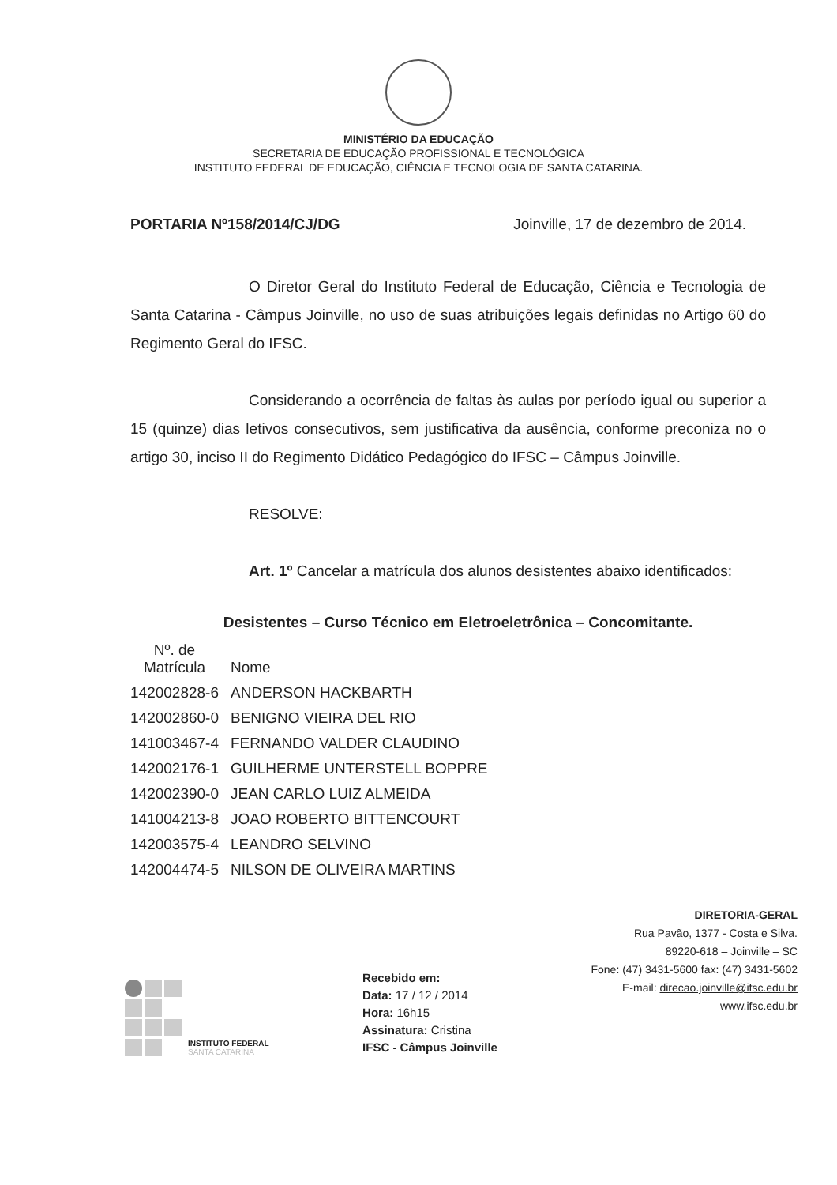MINISTÉRIO DA EDUCAÇÃO
SECRETARIA DE EDUCAÇÃO PROFISSIONAL E TECNOLÓGICA
INSTITUTO FEDERAL DE EDUCAÇÃO, CIÊNCIA E TECNOLOGIA DE SANTA CATARINA.
PORTARIA Nº158/2014/CJ/DG Joinville, 17 de dezembro de 2014.
O Diretor Geral do Instituto Federal de Educação, Ciência e Tecnologia de Santa Catarina - Câmpus Joinville, no uso de suas atribuições legais definidas no Artigo 60 do Regimento Geral do IFSC.
Considerando a ocorrência de faltas às aulas por período igual ou superior a 15 (quinze) dias letivos consecutivos, sem justificativa da ausência, conforme preconiza no o artigo 30, inciso II do Regimento Didático Pedagógico do IFSC – Câmpus Joinville.
RESOLVE:
Art. 1º Cancelar a matrícula dos alunos desistentes abaixo identificados:
Desistentes – Curso Técnico em Eletroeletrônica – Concomitante.
| Nº. de Matrícula | Nome |
| --- | --- |
| 142002828-6 | ANDERSON HACKBARTH |
| 142002860-0 | BENIGNO VIEIRA DEL RIO |
| 141003467-4 | FERNANDO VALDER CLAUDINO |
| 142002176-1 | GUILHERME UNTERSTELL BOPPRE |
| 142002390-0 | JEAN CARLO LUIZ ALMEIDA |
| 141004213-8 | JOAO ROBERTO BITTENCOURT |
| 142003575-4 | LEANDRO SELVINO |
| 142004474-5 | NILSON DE OLIVEIRA MARTINS |
INSTITUTO FEDERAL
SANTA CATARINA
Recebido em:
Data: 17 / 12 / 2014
Hora: 16h15
Assinatura: Cristina
IFSC - Câmpus Joinville
DIRETORIA-GERAL
Rua Pavão, 1377 - Costa e Silva.
89220-618 – Joinville – SC
Fone: (47) 3431-5600 fax: (47) 3431-5602
E-mail: direcao.joinville@ifsc.edu.br
www.ifsc.edu.br